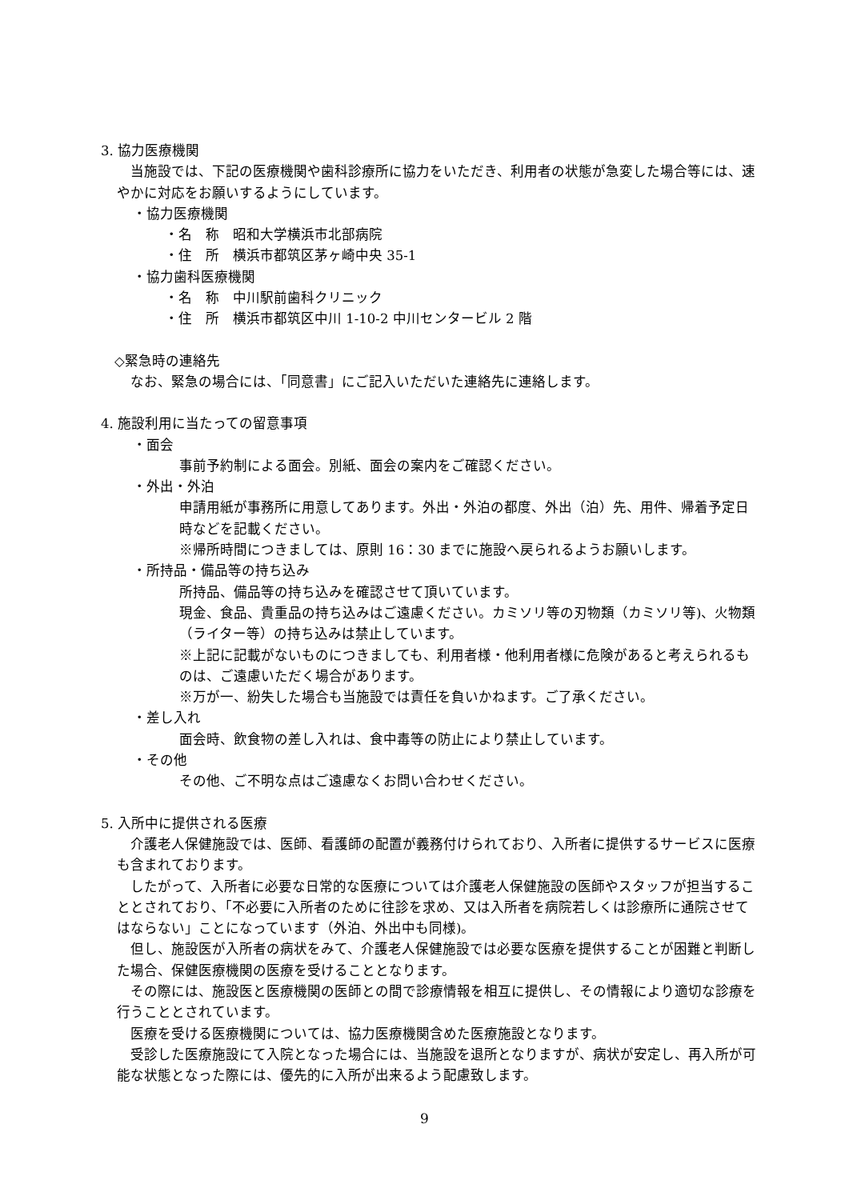3. 協力医療機関
　当施設では、下記の医療機関や歯科診療所に協力をいただき、利用者の状態が急変した場合等には、速やかに対応をお願いするようにしています。
・協力医療機関
・名　称　昭和大学横浜市北部病院
・住　所　横浜市都筑区茅ヶ崎中央 35-1
・協力歯科医療機関
・名　称　中川駅前歯科クリニック
・住　所　横浜市都筑区中川 1-10-2 中川センタービル 2 階
　◇緊急時の連絡先
　なお、緊急の場合には、「同意書」にご記入いただいた連絡先に連絡します。
4. 施設利用に当たっての留意事項
・面会
事前予約制による面会。別紙、面会の案内をご確認ください。
・外出・外泊
申請用紙が事務所に用意してあります。外出・外泊の都度、外出（泊）先、用件、帰着予定日時などを記載ください。
※帰所時間につきましては、原則 16：30 までに施設へ戻られるようお願いします。
・所持品・備品等の持ち込み
所持品、備品等の持ち込みを確認させて頂いています。
現金、食品、貴重品の持ち込みはご遠慮ください。カミソリ等の刃物類（カミソリ等)、火物類（ライター等）の持ち込みは禁止しています。
※上記に記載がないものにつきましても、利用者様・他利用者様に危険があると考えられるものは、ご遠慮いただく場合があります。
※万が一、紛失した場合も当施設では責任を負いかねます。ご了承ください。
・差し入れ
面会時、飲食物の差し入れは、食中毒等の防止により禁止しています。
・その他
その他、ご不明な点はご遠慮なくお問い合わせください。
5. 入所中に提供される医療
　介護老人保健施設では、医師、看護師の配置が義務付けられており、入所者に提供するサービスに医療も含まれております。
　したがって、入所者に必要な日常的な医療については介護老人保健施設の医師やスタッフが担当することとされており、「不必要に入所者のために往診を求め、又は入所者を病院若しくは診療所に通院させてはならない」ことになっています（外泊、外出中も同様)。
　但し、施設医が入所者の病状をみて、介護老人保健施設では必要な医療を提供することが困難と判断した場合、保健医療機関の医療を受けることとなります。
　その際には、施設医と医療機関の医師との間で診療情報を相互に提供し、その情報により適切な診療を行うこととされています。
　医療を受ける医療機関については、協力医療機関含めた医療施設となります。
　受診した医療施設にて入院となった場合には、当施設を退所となりますが、病状が安定し、再入所が可能な状態となった際には、優先的に入所が出来るよう配慮致します。
9